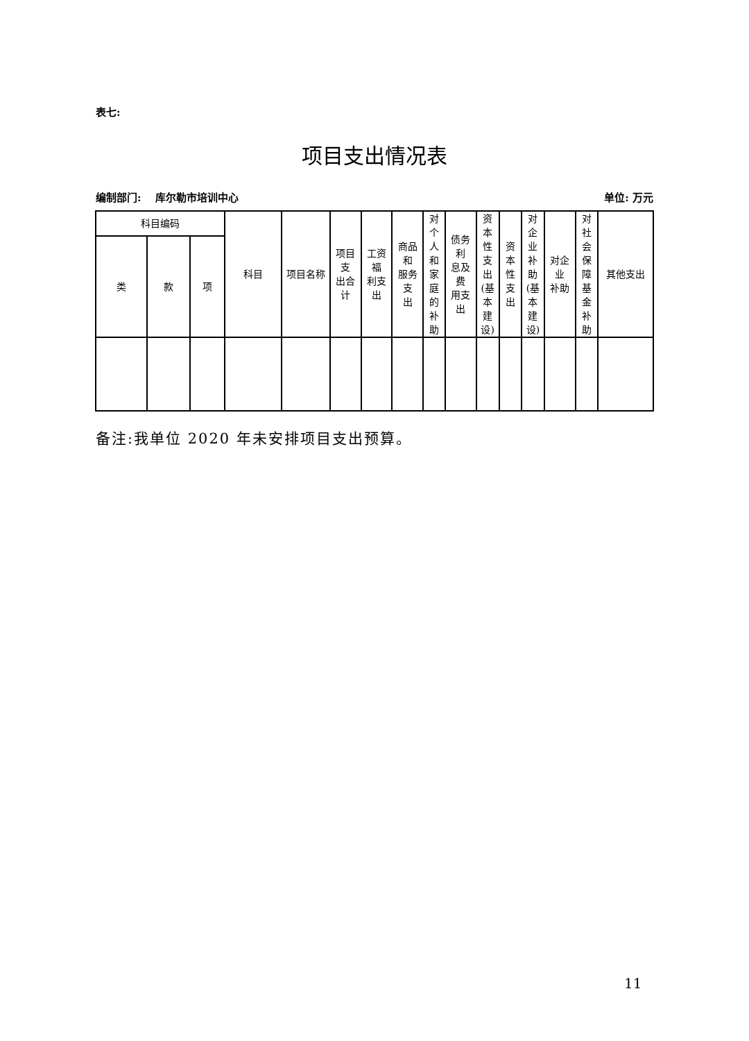表七:
项目支出情况表
编制部门: 库尔勒市培训中心 单位: 万元
| 科目编码 | | | 科目 | 项目名称 | 项目支 出合计 | 工资福 利支出 | 商品和 服务支 出 | 对个 人和 家庭 的补 助 | 债务利 息及费 用支出 | 资本 性支 出 (基 本建 设) | 资本 性支 出 | 对企 业补 助 (基 本建 设) | 对企业 补助 | 对社 会保 障基 金补 助 | 其他支出 |
| --- | --- | --- | --- | --- | --- | --- | --- | --- | --- | --- | --- | --- | --- | --- | --- |
| 类 | 款 | 项 | | | | | | | | | | | | | |
备注:我单位 2020 年未安排项目支出预算。
11